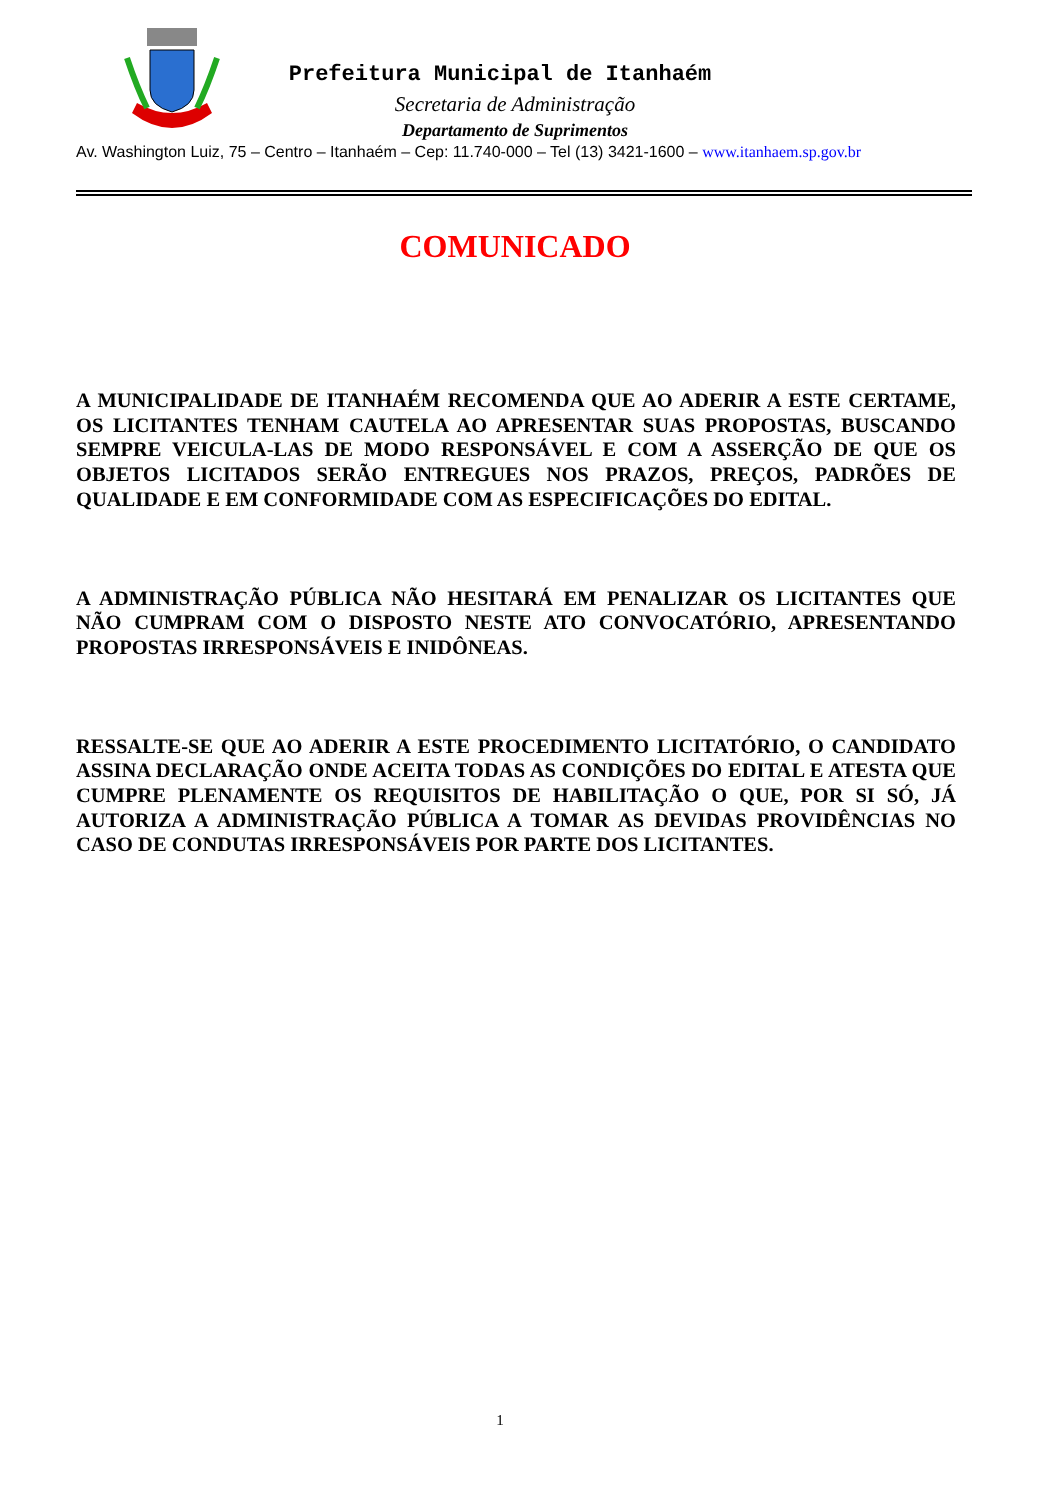Prefeitura Municipal de Itanhaém
Secretaria de Administração
Departamento de Suprimentos
Av. Washington Luiz, 75 – Centro – Itanhaém – Cep: 11.740-000 – Tel (13) 3421-1600 – www.itanhaem.sp.gov.br
COMUNICADO
A MUNICIPALIDADE DE ITANHAÉM RECOMENDA QUE AO ADERIR A ESTE CERTAME, OS LICITANTES TENHAM CAUTELA AO APRESENTAR SUAS PROPOSTAS, BUSCANDO SEMPRE VEICULA-LAS DE MODO RESPONSÁVEL E COM A ASSERÇÃO DE QUE OS OBJETOS LICITADOS SERÃO ENTREGUES NOS PRAZOS, PREÇOS, PADRÕES DE QUALIDADE E EM CONFORMIDADE COM AS ESPECIFICAÇÕES DO EDITAL.
A ADMINISTRAÇÃO PÚBLICA NÃO HESITARÁ EM PENALIZAR OS LICITANTES QUE NÃO CUMPRAM COM O DISPOSTO NESTE ATO CONVOCATÓRIO, APRESENTANDO PROPOSTAS IRRESPONSÁVEIS E INIDÔNEAS.
RESSALTE-SE QUE AO ADERIR A ESTE PROCEDIMENTO LICITATÓRIO, O CANDIDATO ASSINA DECLARAÇÃO ONDE ACEITA TODAS AS CONDIÇÕES DO EDITAL E ATESTA QUE CUMPRE PLENAMENTE OS REQUISITOS DE HABILITAÇÃO O QUE, POR SI SÓ, JÁ AUTORIZA A ADMINISTRAÇÃO PÚBLICA A TOMAR AS DEVIDAS PROVIDÊNCIAS NO CASO DE CONDUTAS IRRESPONSÁVEIS POR PARTE DOS LICITANTES.
1